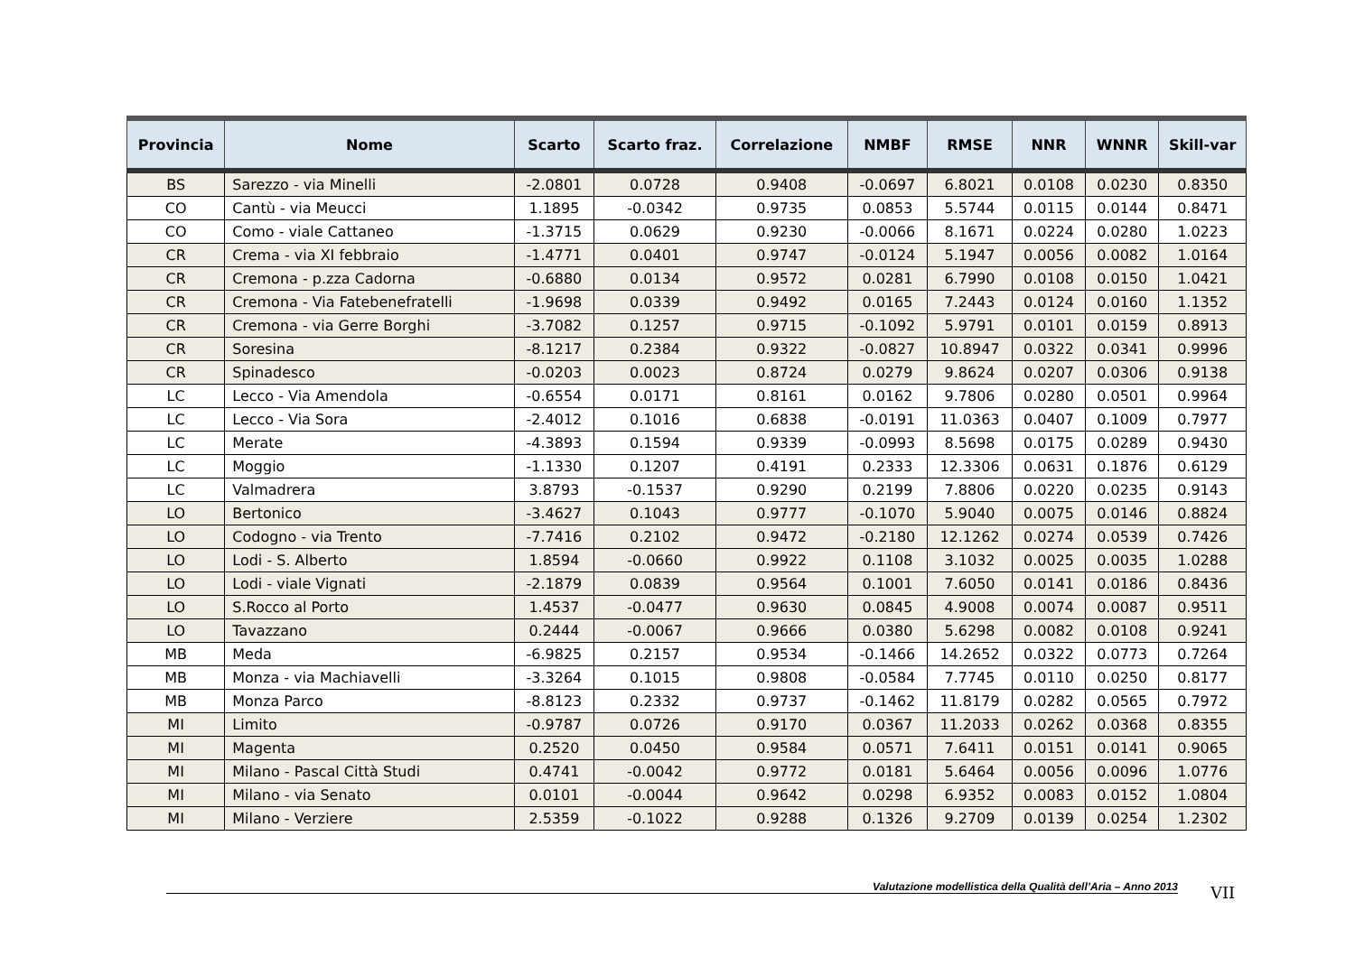| Provincia | Nome | Scarto | Scarto fraz. | Correlazione | NMBF | RMSE | NNR | WNNR | Skill-var |
| --- | --- | --- | --- | --- | --- | --- | --- | --- | --- |
| BS | Sarezzo - via Minelli | -2.0801 | 0.0728 | 0.9408 | -0.0697 | 6.8021 | 0.0108 | 0.0230 | 0.8350 |
| CO | Cantù - via Meucci | 1.1895 | -0.0342 | 0.9735 | 0.0853 | 5.5744 | 0.0115 | 0.0144 | 0.8471 |
| CO | Como - viale Cattaneo | -1.3715 | 0.0629 | 0.9230 | -0.0066 | 8.1671 | 0.0224 | 0.0280 | 1.0223 |
| CR | Crema - via XI febbraio | -1.4771 | 0.0401 | 0.9747 | -0.0124 | 5.1947 | 0.0056 | 0.0082 | 1.0164 |
| CR | Cremona - p.zza Cadorna | -0.6880 | 0.0134 | 0.9572 | 0.0281 | 6.7990 | 0.0108 | 0.0150 | 1.0421 |
| CR | Cremona - Via Fatebenefratelli | -1.9698 | 0.0339 | 0.9492 | 0.0165 | 7.2443 | 0.0124 | 0.0160 | 1.1352 |
| CR | Cremona - via Gerre Borghi | -3.7082 | 0.1257 | 0.9715 | -0.1092 | 5.9791 | 0.0101 | 0.0159 | 0.8913 |
| CR | Soresina | -8.1217 | 0.2384 | 0.9322 | -0.0827 | 10.8947 | 0.0322 | 0.0341 | 0.9996 |
| CR | Spinadesco | -0.0203 | 0.0023 | 0.8724 | 0.0279 | 9.8624 | 0.0207 | 0.0306 | 0.9138 |
| LC | Lecco - Via Amendola | -0.6554 | 0.0171 | 0.8161 | 0.0162 | 9.7806 | 0.0280 | 0.0501 | 0.9964 |
| LC | Lecco - Via Sora | -2.4012 | 0.1016 | 0.6838 | -0.0191 | 11.0363 | 0.0407 | 0.1009 | 0.7977 |
| LC | Merate | -4.3893 | 0.1594 | 0.9339 | -0.0993 | 8.5698 | 0.0175 | 0.0289 | 0.9430 |
| LC | Moggio | -1.1330 | 0.1207 | 0.4191 | 0.2333 | 12.3306 | 0.0631 | 0.1876 | 0.6129 |
| LC | Valmadrera | 3.8793 | -0.1537 | 0.9290 | 0.2199 | 7.8806 | 0.0220 | 0.0235 | 0.9143 |
| LO | Bertonico | -3.4627 | 0.1043 | 0.9777 | -0.1070 | 5.9040 | 0.0075 | 0.0146 | 0.8824 |
| LO | Codogno - via Trento | -7.7416 | 0.2102 | 0.9472 | -0.2180 | 12.1262 | 0.0274 | 0.0539 | 0.7426 |
| LO | Lodi - S. Alberto | 1.8594 | -0.0660 | 0.9922 | 0.1108 | 3.1032 | 0.0025 | 0.0035 | 1.0288 |
| LO | Lodi - viale Vignati | -2.1879 | 0.0839 | 0.9564 | 0.1001 | 7.6050 | 0.0141 | 0.0186 | 0.8436 |
| LO | S.Rocco al Porto | 1.4537 | -0.0477 | 0.9630 | 0.0845 | 4.9008 | 0.0074 | 0.0087 | 0.9511 |
| LO | Tavazzano | 0.2444 | -0.0067 | 0.9666 | 0.0380 | 5.6298 | 0.0082 | 0.0108 | 0.9241 |
| MB | Meda | -6.9825 | 0.2157 | 0.9534 | -0.1466 | 14.2652 | 0.0322 | 0.0773 | 0.7264 |
| MB | Monza - via Machiavelli | -3.3264 | 0.1015 | 0.9808 | -0.0584 | 7.7745 | 0.0110 | 0.0250 | 0.8177 |
| MB | Monza Parco | -8.8123 | 0.2332 | 0.9737 | -0.1462 | 11.8179 | 0.0282 | 0.0565 | 0.7972 |
| MI | Limito | -0.9787 | 0.0726 | 0.9170 | 0.0367 | 11.2033 | 0.0262 | 0.0368 | 0.8355 |
| MI | Magenta | 0.2520 | 0.0450 | 0.9584 | 0.0571 | 7.6411 | 0.0151 | 0.0141 | 0.9065 |
| MI | Milano - Pascal Città Studi | 0.4741 | -0.0042 | 0.9772 | 0.0181 | 5.6464 | 0.0056 | 0.0096 | 1.0776 |
| MI | Milano - via Senato | 0.0101 | -0.0044 | 0.9642 | 0.0298 | 6.9352 | 0.0083 | 0.0152 | 1.0804 |
| MI | Milano - Verziere | 2.5359 | -0.1022 | 0.9288 | 0.1326 | 9.2709 | 0.0139 | 0.0254 | 1.2302 |
Valutazione modellistica della Qualità dell’Aria – Anno 2013 VII